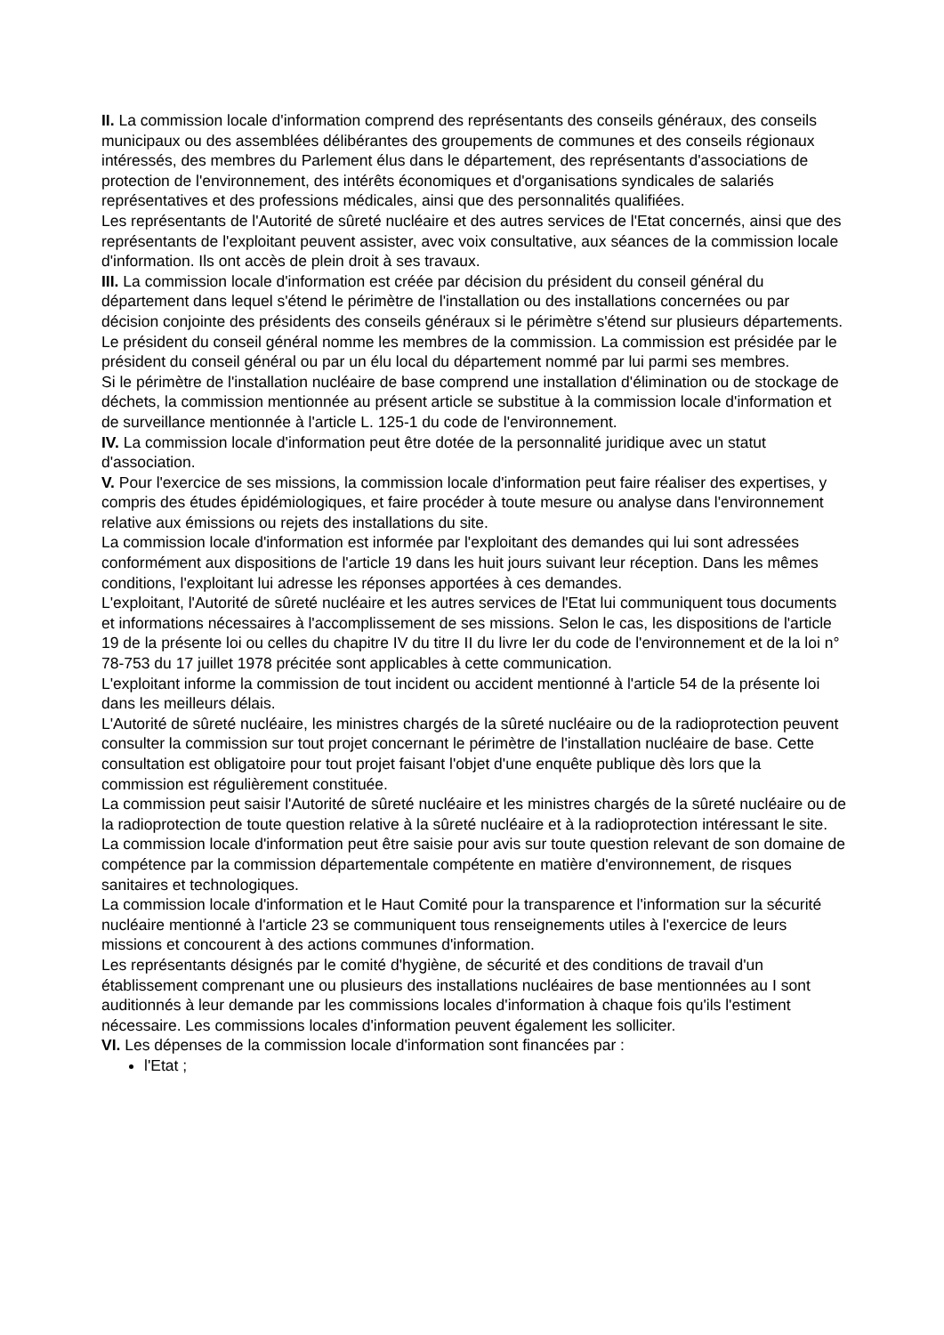II. La commission locale d'information comprend des représentants des conseils généraux, des conseils municipaux ou des assemblées délibérantes des groupements de communes et des conseils régionaux intéressés, des membres du Parlement élus dans le département, des représentants d'associations de protection de l'environnement, des intérêts économiques et d'organisations syndicales de salariés représentatives et des professions médicales, ainsi que des personnalités qualifiées.
Les représentants de l'Autorité de sûreté nucléaire et des autres services de l'Etat concernés, ainsi que des représentants de l'exploitant peuvent assister, avec voix consultative, aux séances de la commission locale d'information. Ils ont accès de plein droit à ses travaux.
III. La commission locale d'information est créée par décision du président du conseil général du département dans lequel s'étend le périmètre de l'installation ou des installations concernées ou par décision conjointe des présidents des conseils généraux si le périmètre s'étend sur plusieurs départements.
Le président du conseil général nomme les membres de la commission. La commission est présidée par le président du conseil général ou par un élu local du département nommé par lui parmi ses membres.
Si le périmètre de l'installation nucléaire de base comprend une installation d'élimination ou de stockage de déchets, la commission mentionnée au présent article se substitue à la commission locale d'information et de surveillance mentionnée à l'article L. 125-1 du code de l'environnement.
IV. La commission locale d'information peut être dotée de la personnalité juridique avec un statut d'association.
V. Pour l'exercice de ses missions, la commission locale d'information peut faire réaliser des expertises, y compris des études épidémiologiques, et faire procéder à toute mesure ou analyse dans l'environnement relative aux émissions ou rejets des installations du site.
La commission locale d'information est informée par l'exploitant des demandes qui lui sont adressées conformément aux dispositions de l'article 19 dans les huit jours suivant leur réception. Dans les mêmes conditions, l'exploitant lui adresse les réponses apportées à ces demandes.
L'exploitant, l'Autorité de sûreté nucléaire et les autres services de l'Etat lui communiquent tous documents et informations nécessaires à l'accomplissement de ses missions. Selon le cas, les dispositions de l'article 19 de la présente loi ou celles du chapitre IV du titre II du livre Ier du code de l'environnement et de la loi n° 78-753 du 17 juillet 1978 précitée sont applicables à cette communication.
L'exploitant informe la commission de tout incident ou accident mentionné à l'article 54 de la présente loi dans les meilleurs délais.
L'Autorité de sûreté nucléaire, les ministres chargés de la sûreté nucléaire ou de la radioprotection peuvent consulter la commission sur tout projet concernant le périmètre de l'installation nucléaire de base. Cette consultation est obligatoire pour tout projet faisant l'objet d'une enquête publique dès lors que la commission est régulièrement constituée.
La commission peut saisir l'Autorité de sûreté nucléaire et les ministres chargés de la sûreté nucléaire ou de la radioprotection de toute question relative à la sûreté nucléaire et à la radioprotection intéressant le site.
La commission locale d'information peut être saisie pour avis sur toute question relevant de son domaine de compétence par la commission départementale compétente en matière d'environnement, de risques sanitaires et technologiques.
La commission locale d'information et le Haut Comité pour la transparence et l'information sur la sécurité nucléaire mentionné à l'article 23 se communiquent tous renseignements utiles à l'exercice de leurs missions et concourent à des actions communes d'information.
Les représentants désignés par le comité d'hygiène, de sécurité et des conditions de travail d'un établissement comprenant une ou plusieurs des installations nucléaires de base mentionnées au I sont auditionnés à leur demande par les commissions locales d'information à chaque fois qu'ils l'estiment nécessaire. Les commissions locales d'information peuvent également les solliciter.
VI. Les dépenses de la commission locale d'information sont financées par :
l'Etat ;